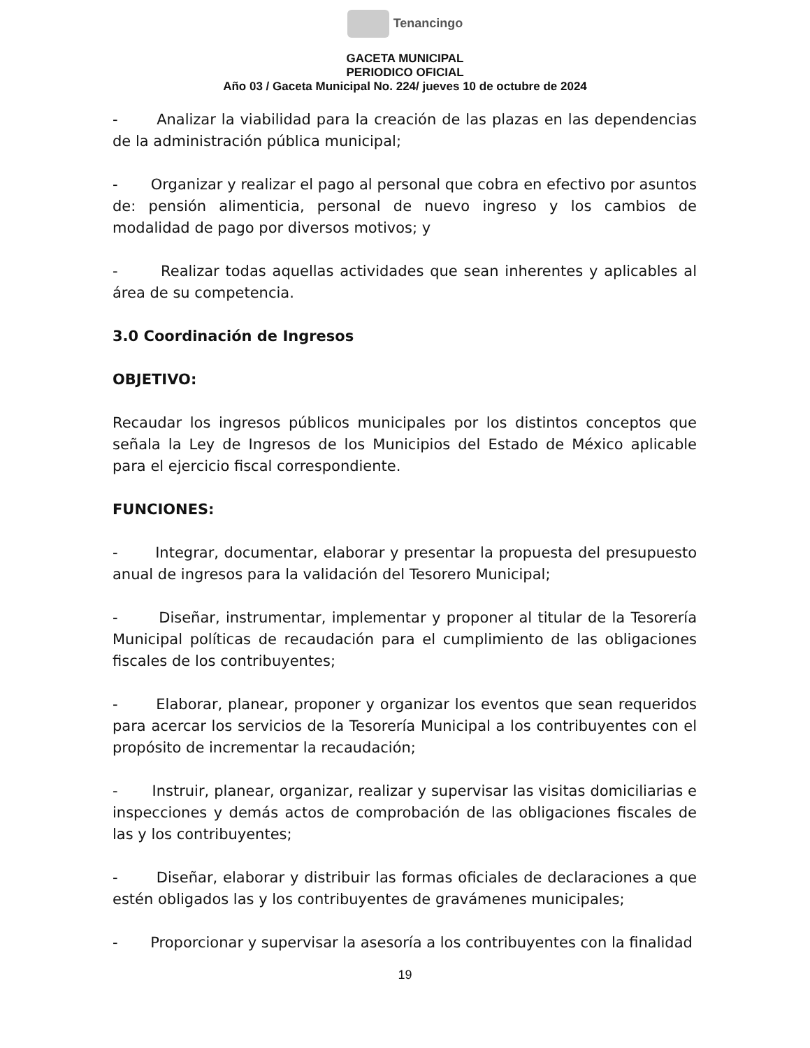Tenancingo
GACETA MUNICIPAL
PERIODICO OFICIAL
Año 03 / Gaceta Municipal No. 224/ jueves 10 de octubre de 2024
- Analizar la viabilidad para la creación de las plazas en las dependencias de la administración pública municipal;
- Organizar y realizar el pago al personal que cobra en efectivo por asuntos de: pensión alimenticia, personal de nuevo ingreso y los cambios de modalidad de pago por diversos motivos; y
- Realizar todas aquellas actividades que sean inherentes y aplicables al área de su competencia.
3.0 Coordinación de Ingresos
OBJETIVO:
Recaudar los ingresos públicos municipales por los distintos conceptos que señala la Ley de Ingresos de los Municipios del Estado de México aplicable para el ejercicio fiscal correspondiente.
FUNCIONES:
- Integrar, documentar, elaborar y presentar la propuesta del presupuesto anual de ingresos para la validación del Tesorero Municipal;
- Diseñar, instrumentar, implementar y proponer al titular de la Tesorería Municipal políticas de recaudación para el cumplimiento de las obligaciones fiscales de los contribuyentes;
- Elaborar, planear, proponer y organizar los eventos que sean requeridos para acercar los servicios de la Tesorería Municipal a los contribuyentes con el propósito de incrementar la recaudación;
- Instruir, planear, organizar, realizar y supervisar las visitas domiciliarias e inspecciones y demás actos de comprobación de las obligaciones fiscales de las y los contribuyentes;
- Diseñar, elaborar y distribuir las formas oficiales de declaraciones a que estén obligados las y los contribuyentes de gravámenes municipales;
- Proporcionar y supervisar la asesoría a los contribuyentes con la finalidad
19